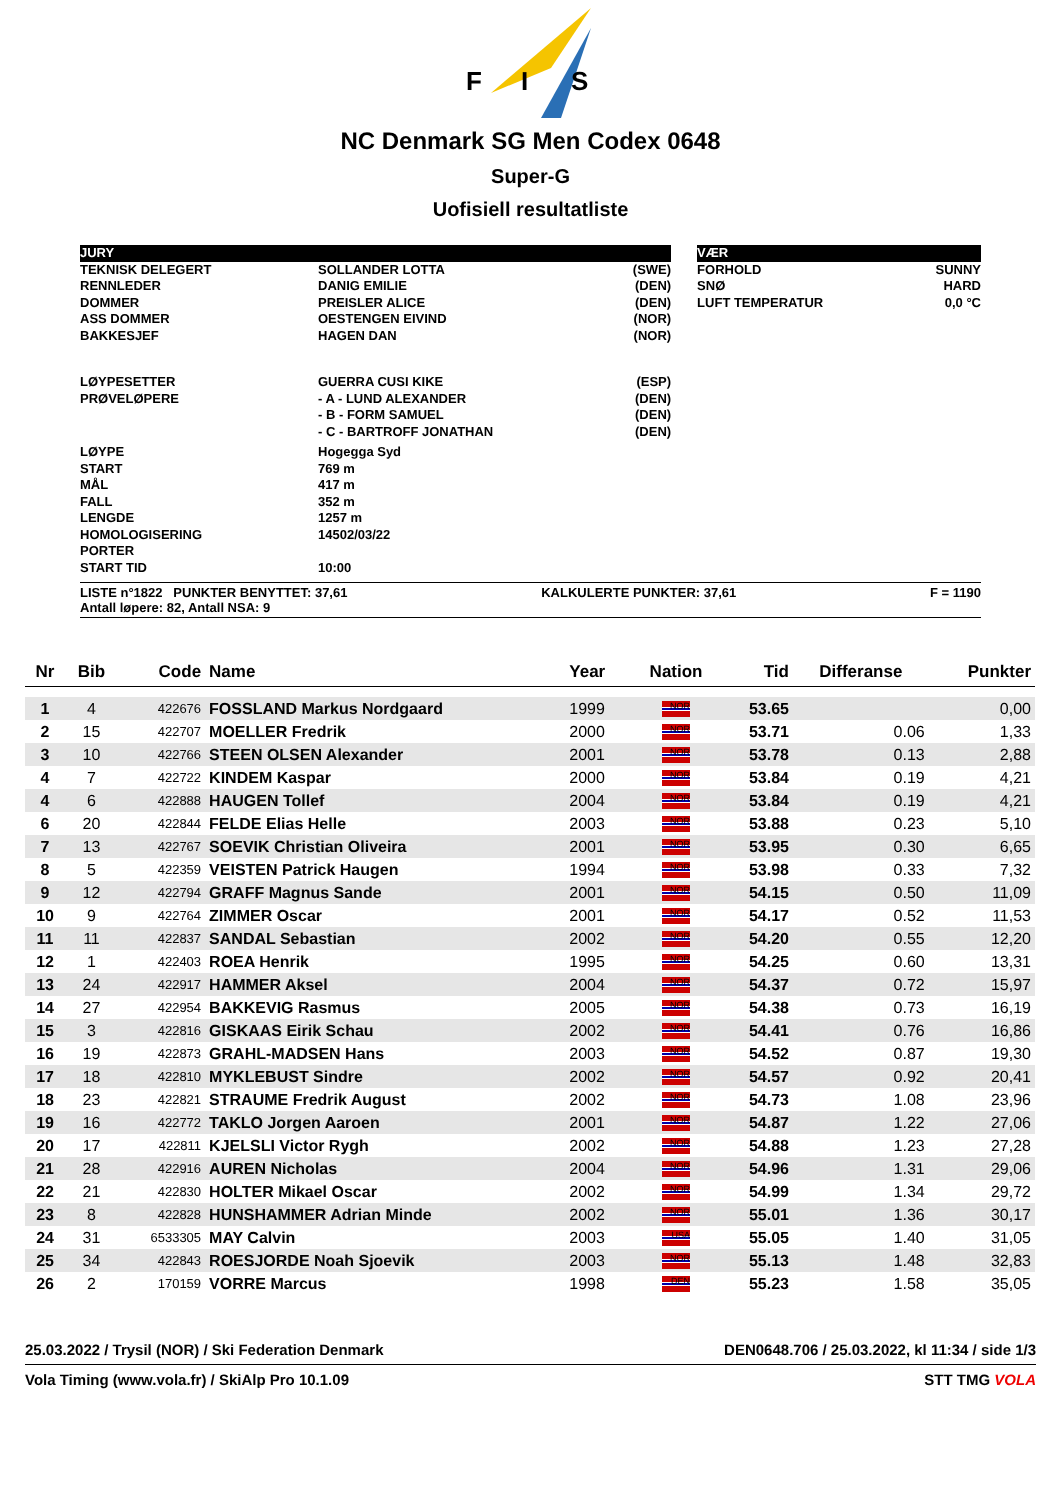F
I
S
NC Denmark SG Men Codex 0648
Super-G
Uofisiell resultatliste
| JURY | | | | VÆR | |
| TEKNISK DELEGERT RENNLEDER DOMMER ASS DOMMER BAKKESJEF | SOLLANDER LOTTA DANIG EMILIE PREISLER ALICE OESTENGEN EIVIND HAGEN DAN | (SWE) (DEN) (DEN) (NOR) (NOR) | | FORHOLD SNØ LUFT TEMPERATUR | SUNNY HARD 0,0 °C |
| LØYPESETTER PRØVELØPERE | GUERRA CUSI KIKE - A - LUND ALEXANDER - B - FORM SAMUEL - C - BARTROFF JONATHAN | (ESP) (DEN) (DEN) (DEN) | | | |
| LØYPE START MÅL FALL LENGDE HOMOLOGISERING PORTER START TID | Hogegga Syd 769 m 417 m 352 m 1257 m 14502/03/22 10:00 | | | | |
LISTE n°1822 PUNKTER BENYTTET: 37,61
Antall løpere: 82, Antall NSA: 9 KALKULERTE PUNKTER: 37,61 F = 1190
| Nr | Bib | Code | Name | Year | Nation | Tid | Differanse | Punkter |
| --- | --- | --- | --- | --- | --- | --- | --- | --- |
| 1 | 4 | 422676 | FOSSLAND Markus Nordgaard | 1999 | NOR | 53.65 | | 0,00 |
| 2 | 15 | 422707 | MOELLER Fredrik | 2000 | NOR | 53.71 | 0.06 | 1,33 |
| 3 | 10 | 422766 | STEEN OLSEN Alexander | 2001 | NOR | 53.78 | 0.13 | 2,88 |
| 4 | 7 | 422722 | KINDEM Kaspar | 2000 | NOR | 53.84 | 0.19 | 4,21 |
| 4 | 6 | 422888 | HAUGEN Tollef | 2004 | NOR | 53.84 | 0.19 | 4,21 |
| 6 | 20 | 422844 | FELDE Elias Helle | 2003 | NOR | 53.88 | 0.23 | 5,10 |
| 7 | 13 | 422767 | SOEVIK Christian Oliveira | 2001 | NOR | 53.95 | 0.30 | 6,65 |
| 8 | 5 | 422359 | VEISTEN Patrick Haugen | 1994 | NOR | 53.98 | 0.33 | 7,32 |
| 9 | 12 | 422794 | GRAFF Magnus Sande | 2001 | NOR | 54.15 | 0.50 | 11,09 |
| 10 | 9 | 422764 | ZIMMER Oscar | 2001 | NOR | 54.17 | 0.52 | 11,53 |
| 11 | 11 | 422837 | SANDAL Sebastian | 2002 | NOR | 54.20 | 0.55 | 12,20 |
| 12 | 1 | 422403 | ROEA Henrik | 1995 | NOR | 54.25 | 0.60 | 13,31 |
| 13 | 24 | 422917 | HAMMER Aksel | 2004 | NOR | 54.37 | 0.72 | 15,97 |
| 14 | 27 | 422954 | BAKKEVIG Rasmus | 2005 | NOR | 54.38 | 0.73 | 16,19 |
| 15 | 3 | 422816 | GISKAAS Eirik Schau | 2002 | NOR | 54.41 | 0.76 | 16,86 |
| 16 | 19 | 422873 | GRAHL-MADSEN Hans | 2003 | NOR | 54.52 | 0.87 | 19,30 |
| 17 | 18 | 422810 | MYKLEBUST Sindre | 2002 | NOR | 54.57 | 0.92 | 20,41 |
| 18 | 23 | 422821 | STRAUME Fredrik August | 2002 | NOR | 54.73 | 1.08 | 23,96 |
| 19 | 16 | 422772 | TAKLO Jorgen Aaroen | 2001 | NOR | 54.87 | 1.22 | 27,06 |
| 20 | 17 | 422811 | KJELSLI Victor Rygh | 2002 | NOR | 54.88 | 1.23 | 27,28 |
| 21 | 28 | 422916 | AUREN Nicholas | 2004 | NOR | 54.96 | 1.31 | 29,06 |
| 22 | 21 | 422830 | HOLTER Mikael Oscar | 2002 | NOR | 54.99 | 1.34 | 29,72 |
| 23 | 8 | 422828 | HUNSHAMMER Adrian Minde | 2002 | NOR | 55.01 | 1.36 | 30,17 |
| 24 | 31 | 6533305 | MAY Calvin | 2003 | USA | 55.05 | 1.40 | 31,05 |
| 25 | 34 | 422843 | ROESJORDE Noah Sjoevik | 2003 | NOR | 55.13 | 1.48 | 32,83 |
| 26 | 2 | 170159 | VORRE Marcus | 1998 | DEN | 55.23 | 1.58 | 35,05 |
25.03.2022 / Trysil (NOR) / Ski Federation Denmark DEN0648.706 / 25.03.2022, kl 11:34 / side 1/3
Vola Timing (www.vola.fr) / SkiAlp Pro 10.1.09 STT TMG VOLA